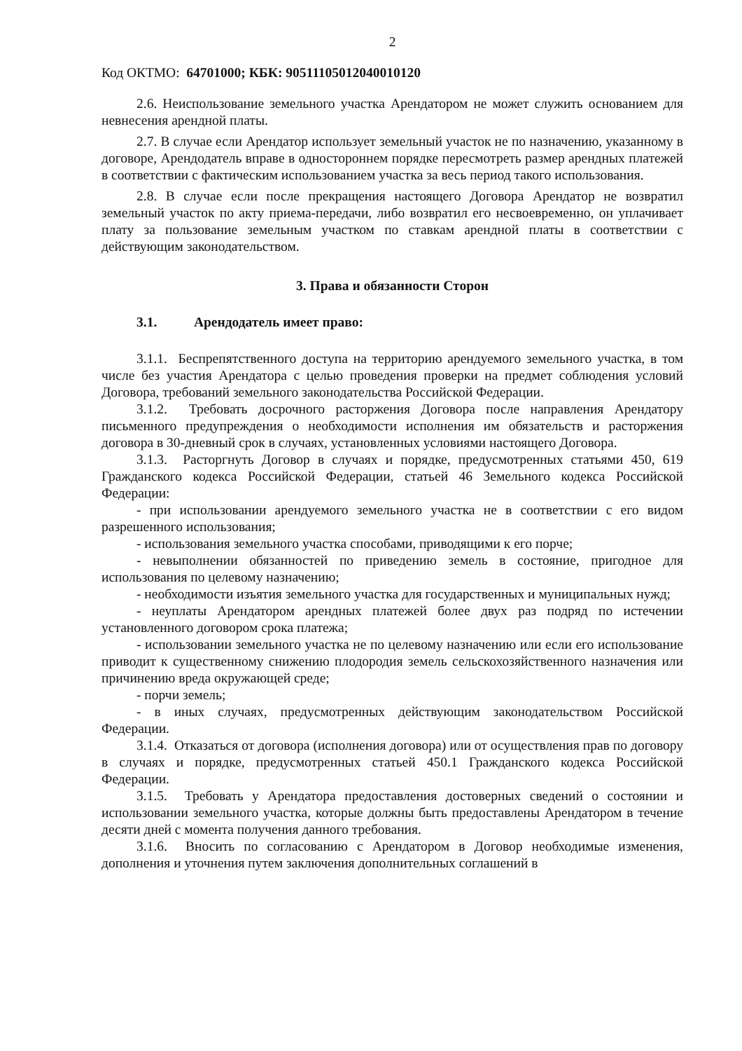2
Код ОКТМО: 64701000; КБК: 90511105012040010120
2.6. Неиспользование земельного участка Арендатором не может служить основанием для невнесения арендной платы.
2.7. В случае если Арендатор использует земельный участок не по назначению, указанному в договоре, Арендодатель вправе в одностороннем порядке пересмотреть размер арендных платежей в соответствии с фактическим использованием участка за весь период такого использования.
2.8. В случае если после прекращения настоящего Договора Арендатор не возвратил земельный участок по акту приема-передачи, либо возвратил его несвоевременно, он уплачивает плату за пользование земельным участком по ставкам арендной платы в соответствии с действующим законодательством.
3. Права и обязанности Сторон
3.1. Арендодатель имеет право:
3.1.1. Беспрепятственного доступа на территорию арендуемого земельного участка, в том числе без участия Арендатора с целью проведения проверки на предмет соблюдения условий Договора, требований земельного законодательства Российской Федерации.
3.1.2. Требовать досрочного расторжения Договора после направления Арендатору письменного предупреждения о необходимости исполнения им обязательств и расторжения договора в 30-дневный срок в случаях, установленных условиями настоящего Договора.
3.1.3. Расторгнуть Договор в случаях и порядке, предусмотренных статьями 450, 619 Гражданского кодекса Российской Федерации, статьей 46 Земельного кодекса Российской Федерации:
- при использовании арендуемого земельного участка не в соответствии с его видом разрешенного использования;
- использования земельного участка способами, приводящими к его порче;
- невыполнении обязанностей по приведению земель в состояние, пригодное для использования по целевому назначению;
- необходимости изъятия земельного участка для государственных и муниципальных нужд;
- неуплаты Арендатором арендных платежей более двух раз подряд по истечении установленного договором срока платежа;
- использовании земельного участка не по целевому назначению или если его использование приводит к существенному снижению плодородия земель сельскохозяйственного назначения или причинению вреда окружающей среде;
- порчи земель;
- в иных случаях, предусмотренных действующим законодательством Российской Федерации.
3.1.4. Отказаться от договора (исполнения договора) или от осуществления прав по договору в случаях и порядке, предусмотренных статьей 450.1 Гражданского кодекса Российской Федерации.
3.1.5. Требовать у Арендатора предоставления достоверных сведений о состоянии и использовании земельного участка, которые должны быть предоставлены Арендатором в течение десяти дней с момента получения данного требования.
3.1.6. Вносить по согласованию с Арендатором в Договор необходимые изменения, дополнения и уточнения путем заключения дополнительных соглашений в